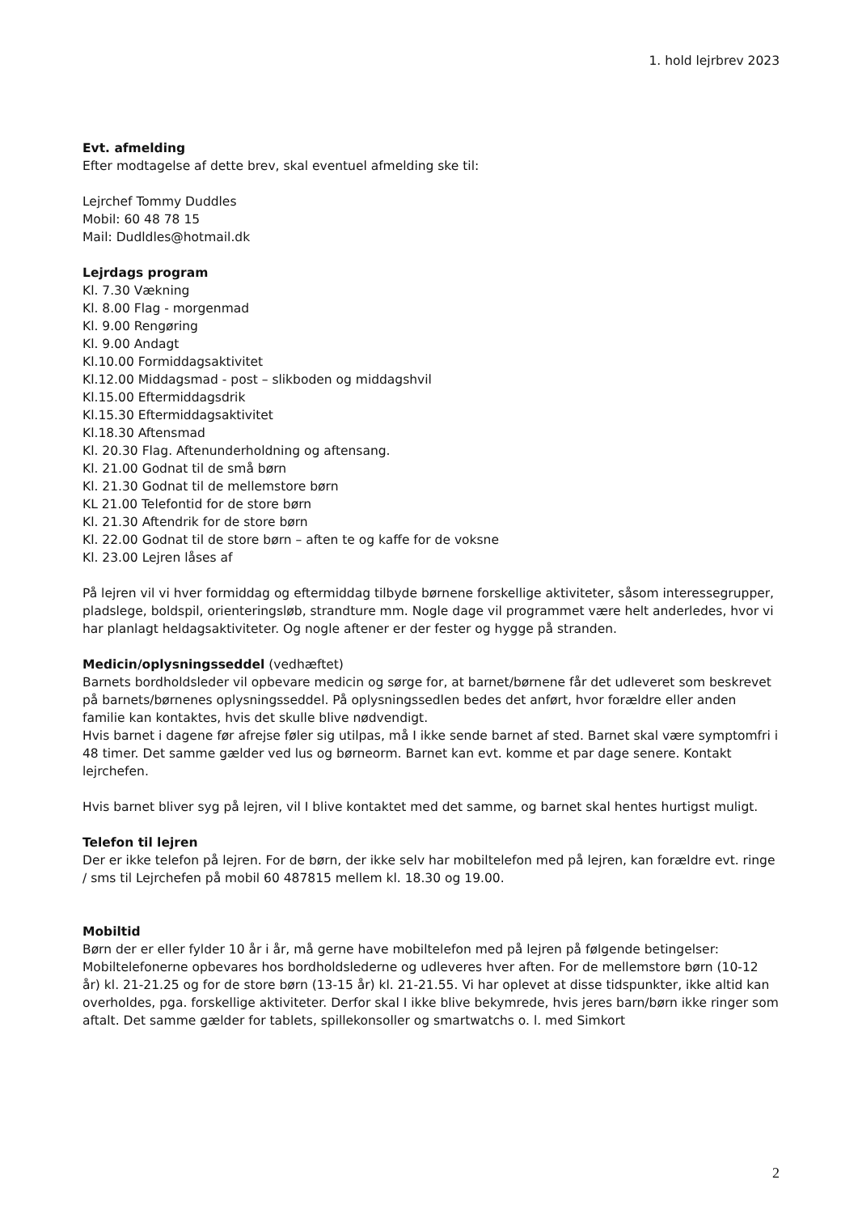1. hold lejrbrev 2023
Evt. afmelding
Efter modtagelse af dette brev, skal eventuel afmelding ske til:
Lejrchef Tommy Duddles
Mobil: 60 48 78 15
Mail: Dudldles@hotmail.dk
Lejrdags program
Kl. 7.30 Vækning
Kl. 8.00 Flag - morgenmad
Kl. 9.00 Rengøring
Kl. 9.00 Andagt
Kl.10.00 Formiddagsaktivitet
Kl.12.00 Middagsmad - post – slikboden og middagshvil
Kl.15.00 Eftermiddagsdrik
Kl.15.30 Eftermiddagsaktivitet
Kl.18.30 Aftensmad
Kl. 20.30 Flag. Aftenunderholdning og aftensang.
Kl. 21.00 Godnat til de små børn
Kl. 21.30 Godnat til de mellemstore børn
KL 21.00 Telefontid for de store børn
Kl. 21.30 Aftendrik for de store børn
Kl. 22.00 Godnat til de store børn – aften te og kaffe for de voksne
Kl. 23.00 Lejren låses af
På lejren vil vi hver formiddag og eftermiddag tilbyde børnene forskellige aktiviteter, såsom interessegrupper, pladslege, boldspil, orienteringsløb, strandture mm. Nogle dage vil programmet være helt anderledes, hvor vi har planlagt heldagsaktiviteter. Og nogle aftener er der fester og hygge på stranden.
Medicin/oplysningsseddel (vedhæftet)
Barnets bordholdsleder vil opbevare medicin og sørge for, at barnet/børnene får det udleveret som beskrevet på barnets/børnenes oplysningsseddel. På oplysningssedlen bedes det anført, hvor forældre eller anden familie kan kontaktes, hvis det skulle blive nødvendigt.
Hvis barnet i dagene før afrejse føler sig utilpas, må I ikke sende barnet af sted. Barnet skal være symptomfri i 48 timer. Det samme gælder ved lus og børneorm. Barnet kan evt. komme et par dage senere. Kontakt lejrchefen.
Hvis barnet bliver syg på lejren, vil I blive kontaktet med det samme, og barnet skal hentes hurtigst muligt.
Telefon til lejren
Der er ikke telefon på lejren. For de børn, der ikke selv har mobiltelefon med på lejren, kan forældre evt. ringe / sms til Lejrchefen på mobil 60 487815 mellem kl. 18.30 og 19.00.
Mobiltid
Børn der er eller fylder 10 år i år, må gerne have mobiltelefon med på lejren på følgende betingelser: Mobiltelefonerne opbevares hos bordholdslederne og udleveres hver aften. For de mellemstore børn (10-12 år) kl. 21-21.25 og for de store børn (13-15 år) kl. 21-21.55. Vi har oplevet at disse tidspunkter, ikke altid kan overholdes, pga. forskellige aktiviteter. Derfor skal I ikke blive bekymrede, hvis jeres barn/børn ikke ringer som aftalt. Det samme gælder for tablets, spillekonsoller og smartwatchs o. l. med Simkort
2